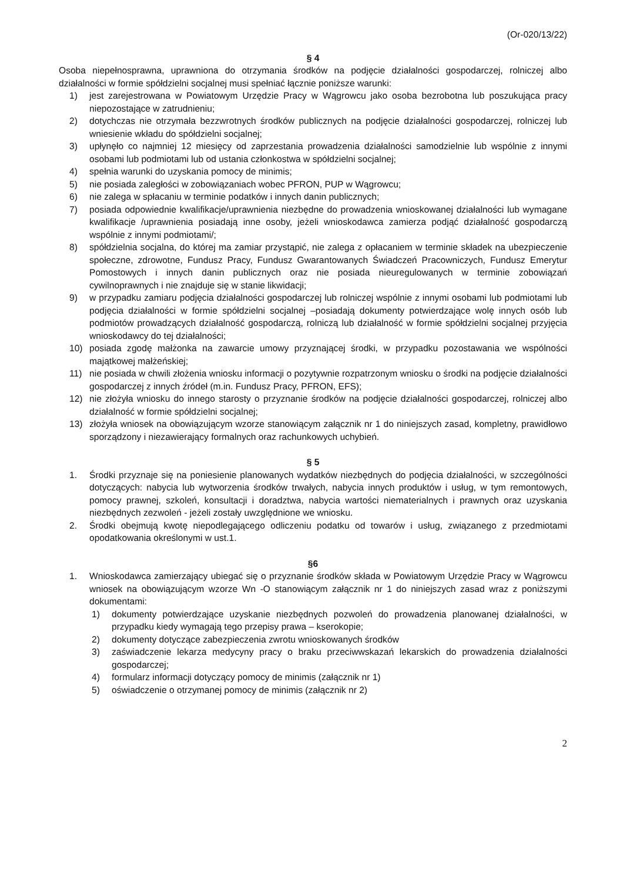(Or-020/13/22)
§ 4
Osoba niepełnosprawna, uprawniona do otrzymania środków na podjęcie działalności gospodarczej, rolniczej albo działalności w formie spółdzielni socjalnej musi spełniać łącznie poniższe warunki:
1) jest zarejestrowana w Powiatowym Urzędzie Pracy w Wągrowcu jako osoba bezrobotna lub poszukująca pracy niepozostające w zatrudnieniu;
2) dotychczas nie otrzymała bezzwrotnych środków publicznych na podjęcie działalności gospodarczej, rolniczej lub wniesienie wkładu do spółdzielni socjalnej;
3) upłynęło co najmniej 12 miesięcy od zaprzestania prowadzenia działalności samodzielnie lub wspólnie z innymi osobami lub podmiotami lub od ustania członkostwa w spółdzielni socjalnej;
4) spełnia warunki do uzyskania pomocy de minimis;
5) nie posiada zaległości w zobowiązaniach wobec PFRON, PUP w Wągrowcu;
6) nie zalega w spłacaniu w terminie podatków i innych danin publicznych;
7) posiada odpowiednie kwalifikacje/uprawnienia niezbędne do prowadzenia wnioskowanej działalności lub wymagane kwalifikacje /uprawnienia posiadają inne osoby, jeżeli wnioskodawca zamierza podjąć działalność gospodarczą wspólnie z innymi podmiotami/;
8) spółdzielnia socjalna, do której ma zamiar przystąpić, nie zalega z opłacaniem w terminie składek na ubezpieczenie społeczne, zdrowotne, Fundusz Pracy, Fundusz Gwarantowanych Świadczeń Pracowniczych, Fundusz Emerytur Pomostowych i innych danin publicznych oraz nie posiada nieuregulowanych w terminie zobowiązań cywilnoprawnych i nie znajduje się w stanie likwidacji;
9) w przypadku zamiaru podjęcia działalności gospodarczej lub rolniczej wspólnie z innymi osobami lub podmiotami lub podjęcia działalności w formie spółdzielni socjalnej –posiadają dokumenty potwierdzające wolę innych osób lub podmiotów prowadzących działalność gospodarczą, rolniczą lub działalność w formie spółdzielni socjalnej przyjęcia wnioskodawcy do tej działalności;
10) posiada zgodę małżonka na zawarcie umowy przyznającej środki, w przypadku pozostawania we wspólności majątkowej małżeńskiej;
11) nie posiada w chwili złożenia wniosku informacji o pozytywnie rozpatrzonym wniosku o środki na podjęcie działalności gospodarczej z innych źródeł (m.in. Fundusz Pracy, PFRON, EFS);
12) nie złożyła wniosku do innego starosty o przyznanie środków na podjęcie działalności gospodarczej, rolniczej albo działalność w formie spółdzielni socjalnej;
13) złożyła wniosek na obowiązującym wzorze stanowiącym załącznik nr 1 do niniejszych zasad, kompletny, prawidłowo sporządzony i niezawierający formalnych oraz rachunkowych uchybień.
§ 5
1. Środki przyznaje się na poniesienie planowanych wydatków niezbędnych do podjęcia działalności, w szczególności dotyczących: nabycia lub wytworzenia środków trwałych, nabycia innych produktów i usług, w tym remontowych, pomocy prawnej, szkoleń, konsultacji i doradztwa, nabycia wartości niematerialnych i prawnych oraz uzyskania niezbędnych zezwoleń - jeżeli zostały uwzględnione we wniosku.
2. Środki obejmują kwotę niepodlegającego odliczeniu podatku od towarów i usług, związanego z przedmiotami opodatkowania określonymi w ust.1.
§6
1. Wnioskodawca zamierzający ubiegać się o przyznanie środków składa w Powiatowym Urzędzie Pracy w Wągrowcu wniosek na obowiązującym wzorze Wn -O stanowiącym załącznik nr 1 do niniejszych zasad wraz z poniższymi dokumentami:
1) dokumenty potwierdzające uzyskanie niezbędnych pozwoleń do prowadzenia planowanej działalności, w przypadku kiedy wymagają tego przepisy prawa – kserokopie;
2) dokumenty dotyczące zabezpieczenia zwrotu wnioskowanych środków
3) zaświadczenie lekarza medycyny pracy o braku przeciwwskazań lekarskich do prowadzenia działalności gospodarczej;
4) formularz informacji dotyczący pomocy de minimis (załącznik nr 1)
5) oświadczenie o otrzymanej pomocy de minimis (załącznik nr 2)
2